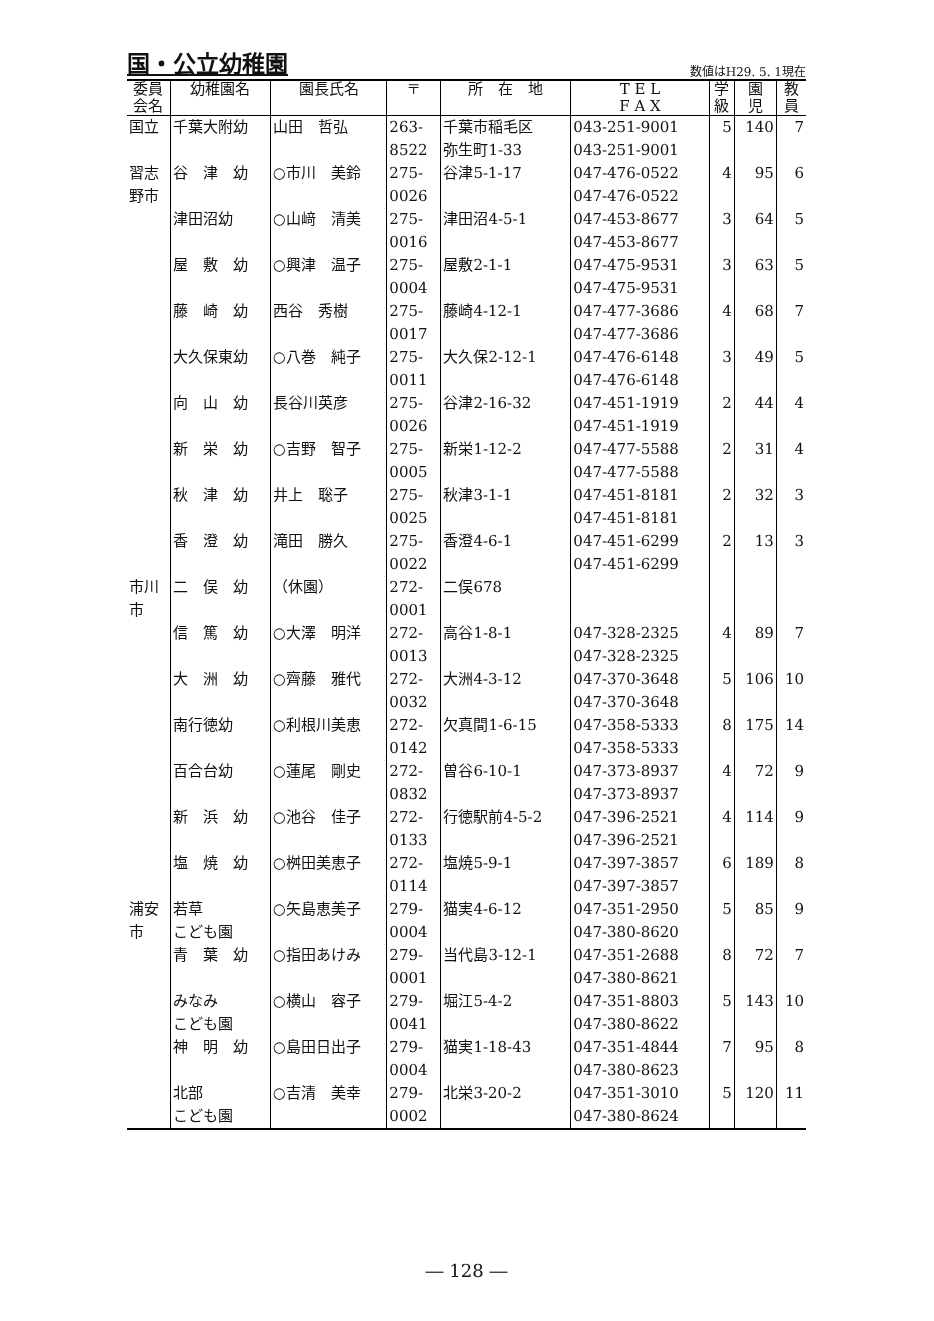国・公立幼稚園
数値はH29. 5. 1現在
| 委員 会名 | 幼稚園名 | 園長氏名 | 〒 | 所 在 地 | T E L F A X | 学 級 | 園 児 | 教 員 |
| --- | --- | --- | --- | --- | --- | --- | --- | --- |
| 国立 | 千葉大附幼 | 山田 哲弘 | 263- 8522 | 千葉市稲毛区 弥生町1-33 | 043-251-9001 043-251-9001 | 5 | 140 | 7 |
| 習志 野市 | 谷 津 幼 | ○市川 美鈴 | 275- 0026 | 谷津5-1-17 | 047-476-0522 047-476-0522 | 4 | 95 | 6 |
| | 津田沼幼 | ○山﨑 清美 | 275- 0016 | 津田沼4-5-1 | 047-453-8677 047-453-8677 | 3 | 64 | 5 |
| | 屋 敷 幼 | ○興津 温子 | 275- 0004 | 屋敷2-1-1 | 047-475-9531 047-475-9531 | 3 | 63 | 5 |
| | 藤 崎 幼 | 西谷 秀樹 | 275- 0017 | 藤崎4-12-1 | 047-477-3686 047-477-3686 | 4 | 68 | 7 |
| | 大久保東幼 | ○八巻 純子 | 275- 0011 | 大久保2-12-1 | 047-476-6148 047-476-6148 | 3 | 49 | 5 |
| | 向 山 幼 | 長谷川英彦 | 275- 0026 | 谷津2-16-32 | 047-451-1919 047-451-1919 | 2 | 44 | 4 |
| | 新 栄 幼 | ○吉野 智子 | 275- 0005 | 新栄1-12-2 | 047-477-5588 047-477-5588 | 2 | 31 | 4 |
| | 秋 津 幼 | 井上 聡子 | 275- 0025 | 秋津3-1-1 | 047-451-8181 047-451-8181 | 2 | 32 | 3 |
| | 香 澄 幼 | 滝田 勝久 | 275- 0022 | 香澄4-6-1 | 047-451-6299 047-451-6299 | 2 | 13 | 3 |
| 市川 市 | 二 俣 幼 | （休園） | 272- 0001 | 二俣678 | | | | |
| | 信 篤 幼 | ○大澤 明洋 | 272- 0013 | 高谷1-8-1 | 047-328-2325 047-328-2325 | 4 | 89 | 7 |
| | 大 洲 幼 | ○齊藤 雅代 | 272- 0032 | 大洲4-3-12 | 047-370-3648 047-370-3648 | 5 | 106 | 10 |
| | 南行徳幼 | ○利根川美恵 | 272- 0142 | 欠真間1-6-15 | 047-358-5333 047-358-5333 | 8 | 175 | 14 |
| | 百合台幼 | ○蓮尾 剛史 | 272- 0832 | 曽谷6-10-1 | 047-373-8937 047-373-8937 | 4 | 72 | 9 |
| | 新 浜 幼 | ○池谷 佳子 | 272- 0133 | 行徳駅前4-5-2 | 047-396-2521 047-396-2521 | 4 | 114 | 9 |
| | 塩 焼 幼 | ○桝田美恵子 | 272- 0114 | 塩焼5-9-1 | 047-397-3857 047-397-3857 | 6 | 189 | 8 |
| 浦安 市 | 若草 こども園 | ○矢島恵美子 | 279- 0004 | 猫実4-6-12 | 047-351-2950 047-380-8620 | 5 | 85 | 9 |
| | 青 葉 幼 | ○指田あけみ | 279- 0001 | 当代島3-12-1 | 047-351-2688 047-380-8621 | 8 | 72 | 7 |
| | みなみ こども園 | ○横山 容子 | 279- 0041 | 堀江5-4-2 | 047-351-8803 047-380-8622 | 5 | 143 | 10 |
| | 神 明 幼 | ○島田日出子 | 279- 0004 | 猫実1-18-43 | 047-351-4844 047-380-8623 | 7 | 95 | 8 |
| | 北部 こども園 | ○吉清 美幸 | 279- 0002 | 北栄3-20-2 | 047-351-3010 047-380-8624 | 5 | 120 | 11 |
― 128 ―